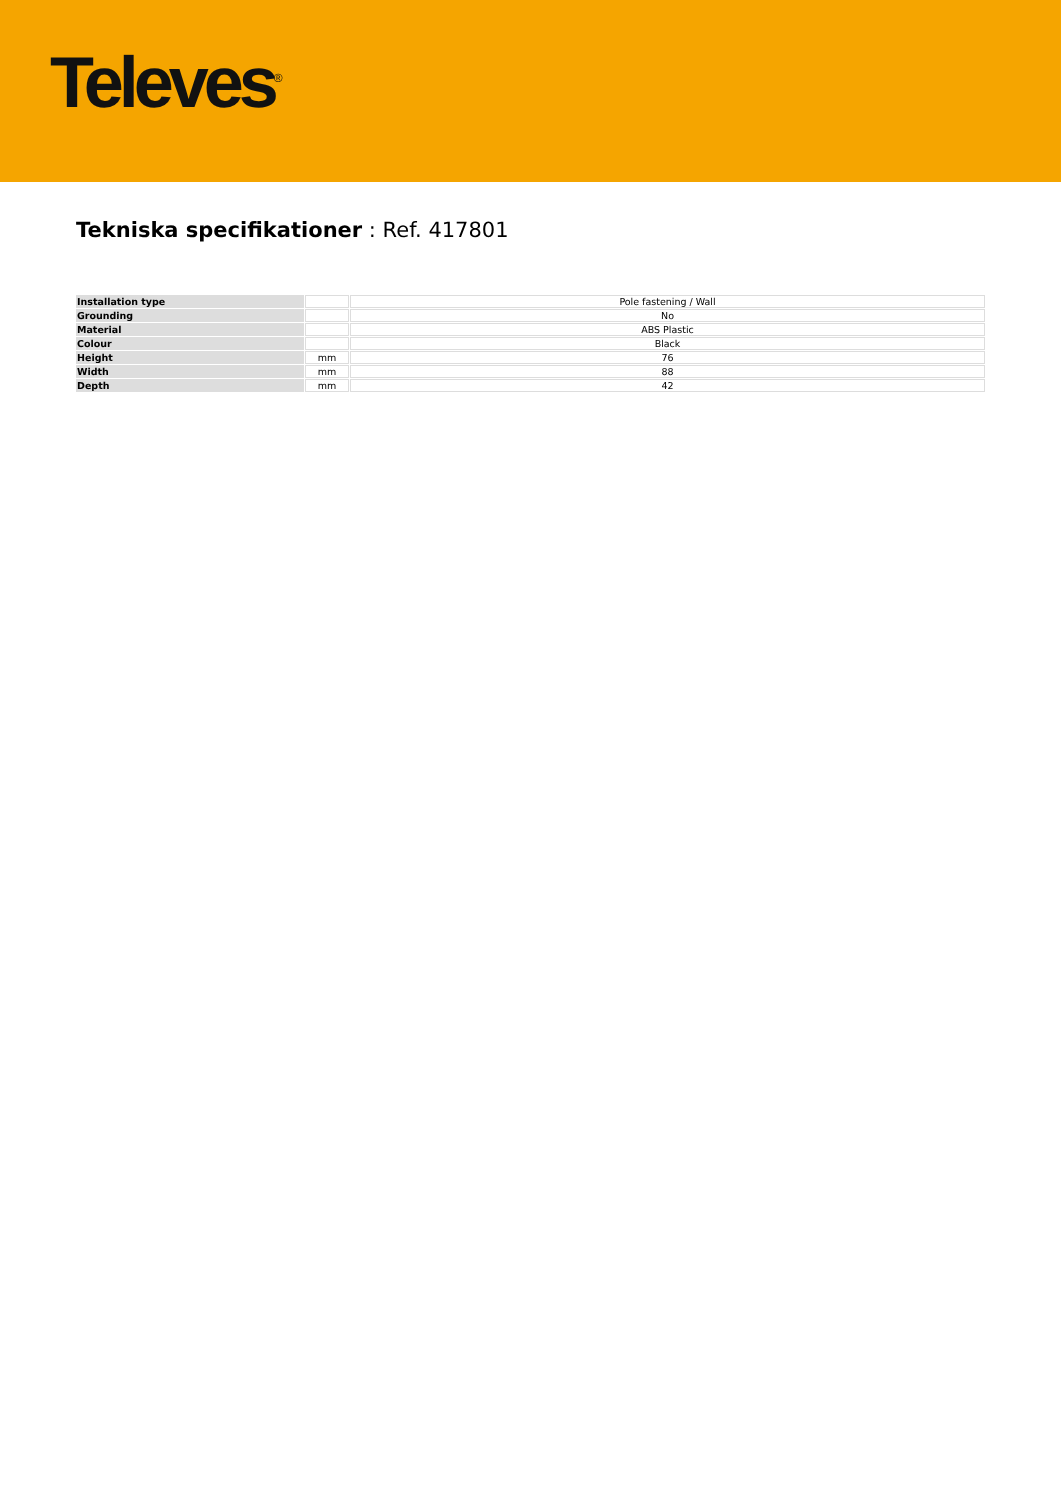Televes<sup>®</sup>
Tekniska specifikationer : Ref. 417801
| Installation type | | Pole fastening / Wall |
| Grounding | | No |
| Material | | ABS Plastic |
| Colour | | Black |
| Height | mm | 76 |
| Width | mm | 88 |
| Depth | mm | 42 |